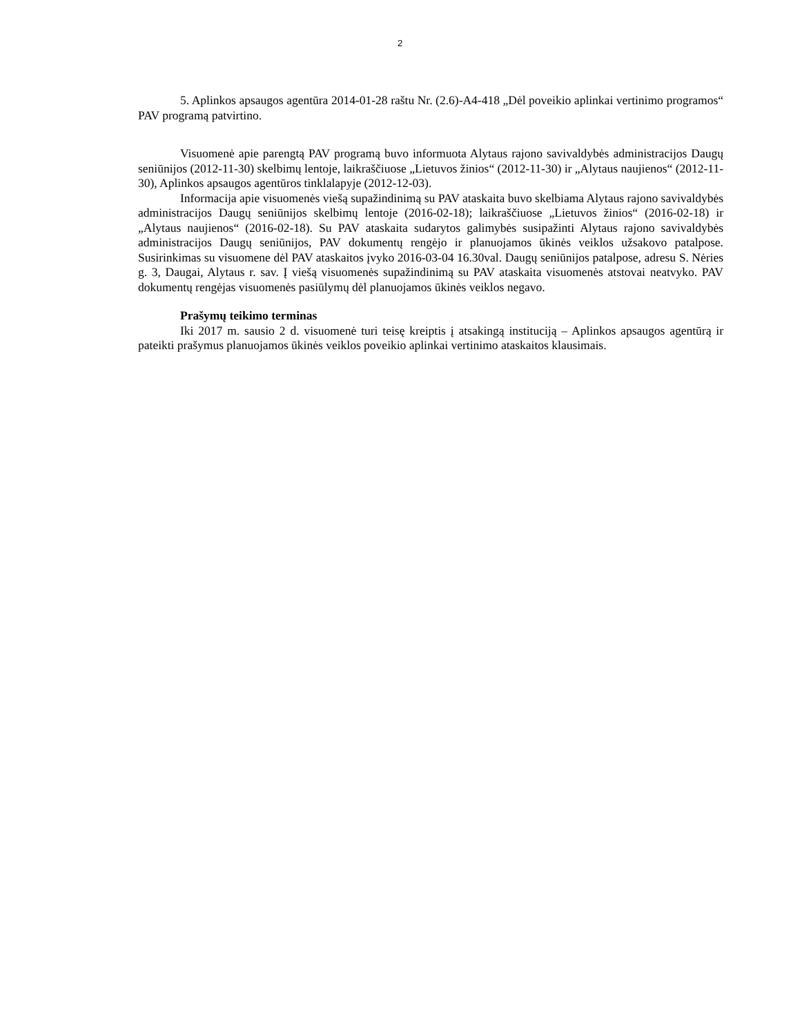2
5. Aplinkos apsaugos agentūra 2014-01-28 raštu Nr. (2.6)-A4-418 „Dėl poveikio aplinkai vertinimo programos“ PAV programą patvirtino.
Visuomenė apie parengtą PAV programą buvo informuota Alytaus rajono savivaldybės administracijos Daugų seniūnijos (2012-11-30) skelbimų lentoje, laikraščiuose „Lietuvos žinios“ (2012-11-30) ir „Alytaus naujienos“ (2012-11-30), Aplinkos apsaugos agentūros tinklalapyje (2012-12-03).
Informacija apie visuomenės viešą supažindinimą su PAV ataskaita buvo skelbiama Alytaus rajono savivaldybės administracijos Daugų seniūnijos skelbimų lentoje (2016-02-18); laikraščiuose „Lietuvos žinios“ (2016-02-18) ir „Alytaus naujienos“ (2016-02-18). Su PAV ataskaita sudarytos galimybės susipažinti Alytaus rajono savivaldybės administracijos Daugų seniūnijos, PAV dokumentų rengėjo ir planuojamos ūkinės veiklos užsakovo patalpose. Susirinkimas su visuomene dėl PAV ataskaitos įvyko 2016-03-04 16.30val. Daugų seniūnijos patalpose, adresu S. Nėries g. 3, Daugai, Alytaus r. sav. Į viešą visuomenės supažindinimą su PAV ataskaita visuomenės atstovai neatvyko. PAV dokumentų rengėjas visuomenės pasiūlymų dėl planuojamos ūkinės veiklos negavo.
Prašymų teikimo terminas
Iki 2017 m. sausio 2 d. visuomenė turi teisę kreiptis į atsakingą instituciją – Aplinkos apsaugos agentūrą ir pateikti prašymus planuojamos ūkinės veiklos poveikio aplinkai vertinimo ataskaitos klausimais.